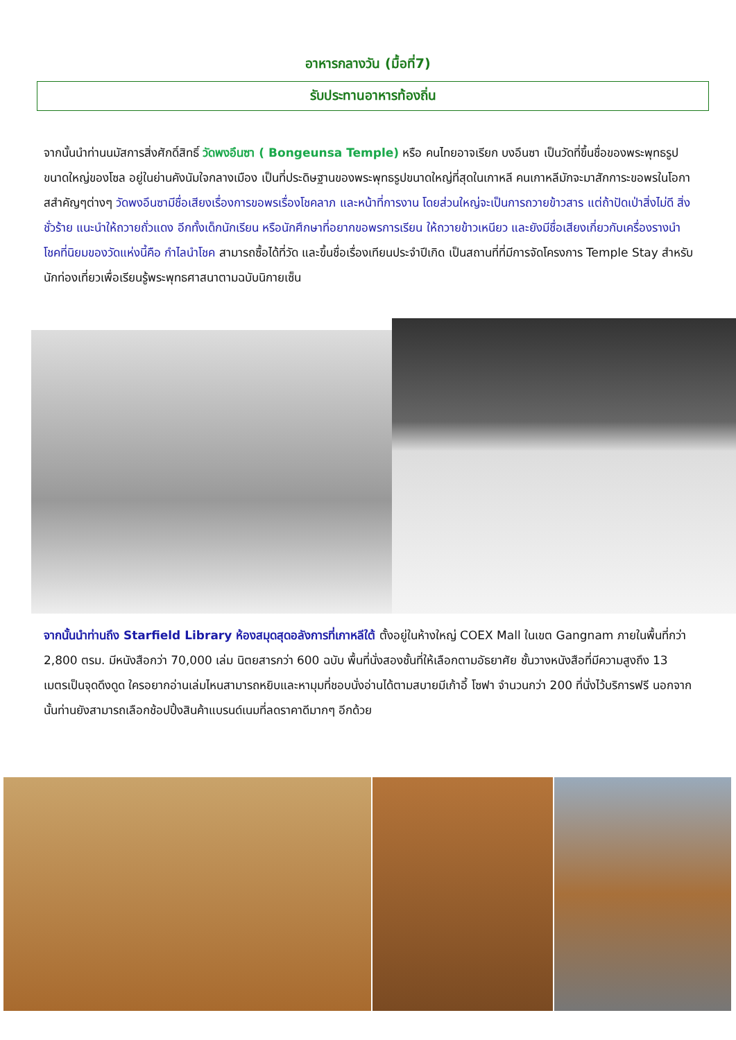อาหารกลางวัน (มื้อที่7)
รับประทานอาหารท้องถิ่น
จากนั้นนำท่านนมัสการสิ่งศักดิ์สิทธิ์ วัดพงอึนซา ( Bongeunsa Temple) หรือ คนไทยอาจเรียก บงอึนซา เป็นวัดที่ขึ้นชื่อของพระพุทธรูปขนาดใหญ่ของโซล อยู่ในย่านคังนัมใจกลางเมือง เป็นที่ประดิษฐานของพระพุทธรูปขนาดใหญ่ที่สุดในเกาหลี คนเกาหลีมักจะมาสักการะขอพรในโอกาสสำคัญๆต่างๆ วัดพงอึนซามีชื่อเสียงเรื่องการขอพรเรื่องโชคลาภ และหน้าที่การงาน โดยส่วนใหญ่จะเป็นการถวายข้าวสาร แต่ถ้าปัดเป่าสิ่งไม่ดี สิ่งชั่วร้าย แนะนำให้ถวายถั่วแดง อีกทั้งเด็กนักเรียน หรือนักศึกษาที่อยากขอพรการเรียน ให้ถวายข้าวเหนียว และยังมีชื่อเสียงเกี่ยวกับเครื่องรางนำโชคที่นิยมของวัดแห่งนี้คือ กำไลนำโชค สามารถซื้อได้ที่วัด และขึ้นชื่อเรื่องเทียนประจำปีเกิด เป็นสถานที่ที่มีการจัดโครงการ Temple Stay สำหรับนักท่องเที่ยวเพื่อเรียนรู้พระพุทธศาสนาตามฉบับนิกายเซ็น
จากนั้นนำท่านถึง Starfield Library ห้องสมุดสุดอลังการที่เกาหลีใต้ ตั้งอยู่ในห้างใหญ่ COEX Mall ในเขต Gangnam ภายในพื้นที่กว่า 2,800 ตรม. มีหนังสือกว่า 70,000 เล่ม นิตยสารกว่า 600 ฉบับ พื้นที่นั่งสองชั้นที่ให้เลือกตามอัธยาศัย ชั้นวางหนังสือที่มีความสูงถึง 13 เมตรเป็นจุดดึงดูด ใครอยากอ่านเล่มไหนสามารถหยิบและหามุมที่ชอบนั่งอ่านได้ตามสบายมีเก้าอี้ โซฟา จำนวนกว่า 200 ที่นั่งไว้บริการฟรี นอกจากนั้นท่านยังสามารถเลือกช้อปปิ้งสินค้าแบรนด์เนมที่ลดราคาดีมากๆ อีกด้วย